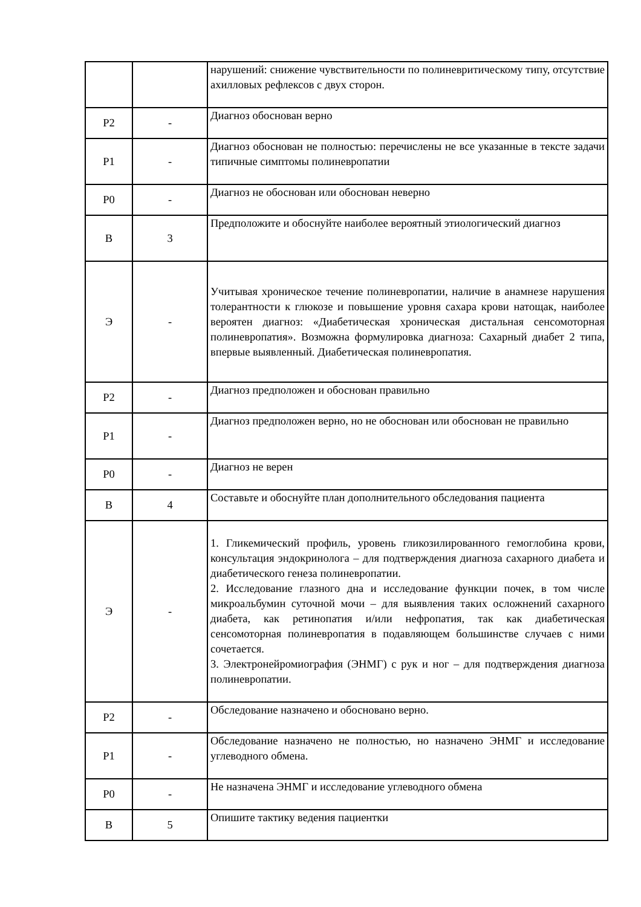| | | нарушений: снижение чувствительности по полиневритическому типу, отсутствие ахилловых рефлексов с двух сторон. |
| Р2 | - | Диагноз обоснован верно |
| Р1 | - | Диагноз обоснован не полностью: перечислены не все указанные в тексте задачи типичные симптомы полиневропатии |
| Р0 | - | Диагноз не обоснован или обоснован неверно |
| В | 3 | Предположите и обоснуйте наиболее вероятный этиологический диагноз |
| Э | - | Учитывая хроническое течение полиневропатии, наличие в анамнезе нарушения толерантности к глюкозе и повышение уровня сахара крови натощак, наиболее вероятен диагноз: «Диабетическая хроническая дистальная сенсомоторная полиневропатия». Возможна формулировка диагноза: Сахарный диабет 2 типа, впервые выявленный. Диабетическая полиневропатия. |
| Р2 | - | Диагноз предположен и обоснован правильно |
| Р1 | - | Диагноз предположен верно, но не обоснован или обоснован не правильно |
| Р0 | - | Диагноз не верен |
| В | 4 | Составьте и обоснуйте план дополнительного обследования пациента |
| Э | - | 1. Гликемический профиль, уровень гликозилированного гемоглобина крови, консультация эндокринолога – для подтверждения диагноза сахарного диабета и диабетического генеза полиневропатии. 2. Исследование глазного дна и исследование функции почек, в том числе микроальбумин суточной мочи – для выявления таких осложнений сахарного диабета, как ретинопатия и/или нефропатия, так как диабетическая сенсомоторная полиневропатия в подавляющем большинстве случаев с ними сочетается. 3. Электронейромиография (ЭНМГ) с рук и ног – для подтверждения диагноза полиневропатии. |
| Р2 | - | Обследование назначено и обосновано верно. |
| Р1 | - | Обследование назначено не полностью, но назначено ЭНМГ и исследование углеводного обмена. |
| Р0 | - | Не назначена ЭНМГ и исследование углеводного обмена |
| В | 5 | Опишите тактику ведения пациентки |